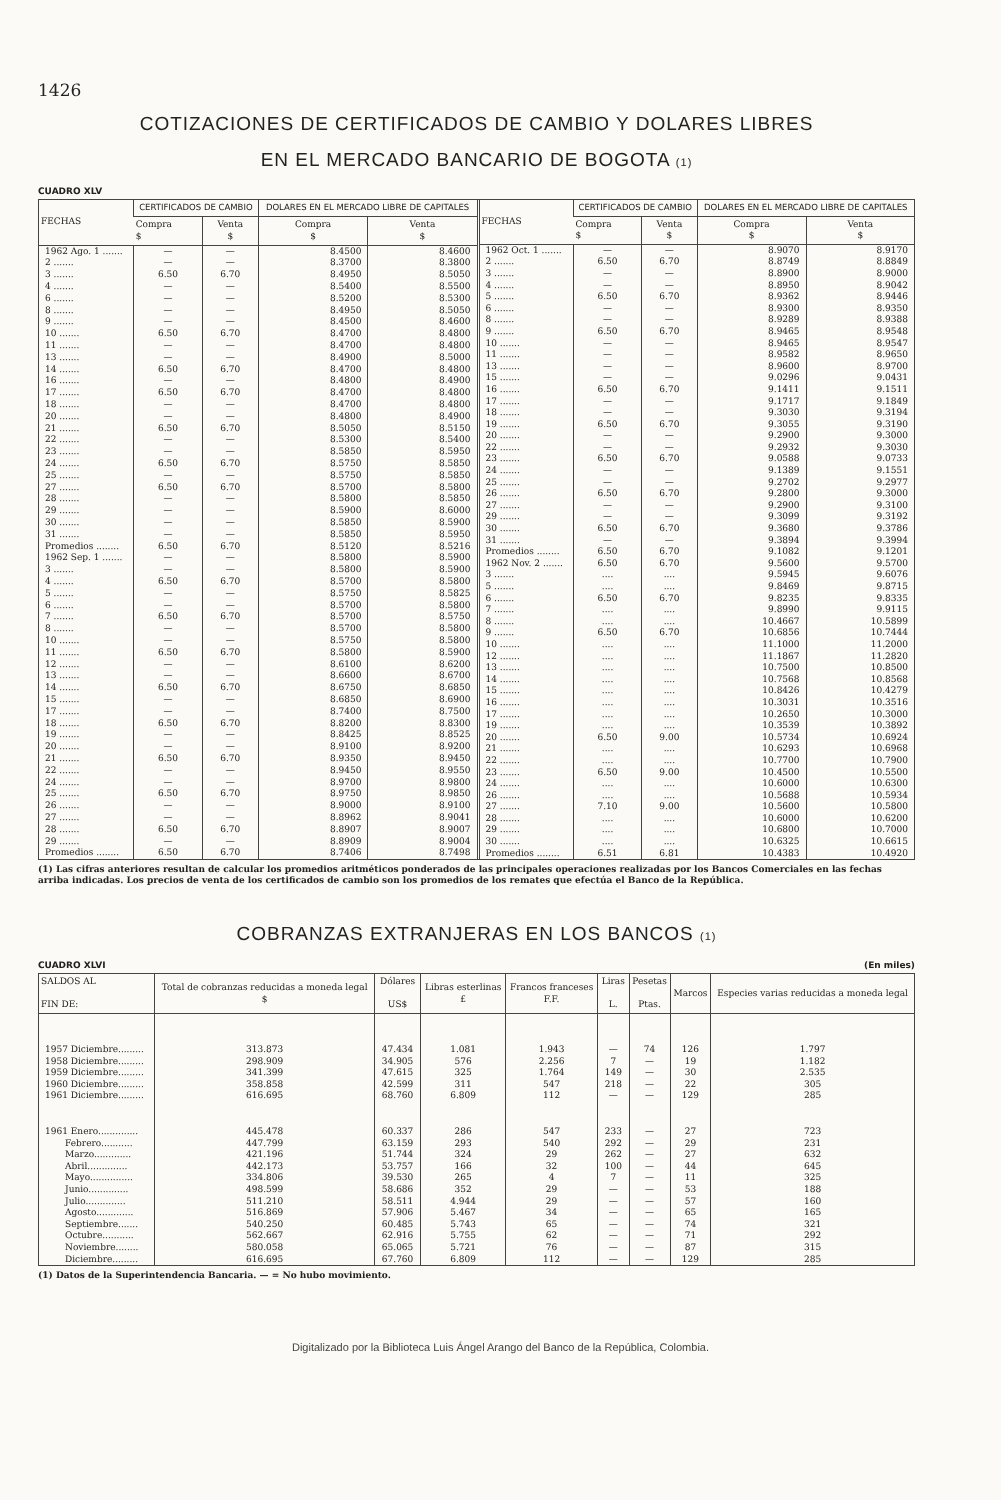1426
COTIZACIONES DE CERTIFICADOS DE CAMBIO Y DOLARES LIBRES
EN EL MERCADO BANCARIO DE BOGOTA (1)
CUADRO XLV
| FECHAS | CERTIFICADOS DE CAMBIO | | DOLARES EN EL MERCADO LIBRE DE CAPITALES | |
| --- | --- | --- | --- | --- |
| | Compra $ | Venta $ | Compra $ | Venta $ |
| 1962 Ago. 1 ....... | — | — | 8.4500 | 8.4600 |
| 2 ....... | — | — | 8.3700 | 8.3800 |
| 3 ....... | 6.50 | 6.70 | 8.4950 | 8.5050 |
| 4 ....... | — | — | 8.5400 | 8.5500 |
| 6 ....... | — | — | 8.5200 | 8.5300 |
| 8 ....... | — | — | 8.4950 | 8.5050 |
| 9 ....... | — | — | 8.4500 | 8.4600 |
| 10 ....... | 6.50 | 6.70 | 8.4700 | 8.4800 |
| 11 ....... | — | — | 8.4700 | 8.4800 |
| 13 ....... | — | — | 8.4900 | 8.5000 |
| 14 ....... | 6.50 | 6.70 | 8.4700 | 8.4800 |
| 16 ....... | — | — | 8.4800 | 8.4900 |
| 17 ....... | 6.50 | 6.70 | 8.4700 | 8.4800 |
| 18 ....... | — | — | 8.4700 | 8.4800 |
| 20 ....... | — | — | 8.4800 | 8.4900 |
| 21 ....... | 6.50 | 6.70 | 8.5050 | 8.5150 |
| 22 ....... | — | — | 8.5300 | 8.5400 |
| 23 ....... | — | — | 8.5850 | 8.5950 |
| 24 ....... | 6.50 | 6.70 | 8.5750 | 8.5850 |
| 25 ....... | — | — | 8.5750 | 8.5850 |
| 27 ....... | 6.50 | 6.70 | 8.5700 | 8.5800 |
| 28 ....... | — | — | 8.5800 | 8.5850 |
| 29 ....... | — | — | 8.5900 | 8.6000 |
| 30 ....... | — | — | 8.5850 | 8.5900 |
| 31 ....... | — | — | 8.5850 | 8.5950 |
| Promedios ........ | 6.50 | 6.70 | 8.5120 | 8.5216 |
| 1962 Sep. 1 ....... | — | — | 8.5800 | 8.5900 |
| 3 ....... | — | — | 8.5800 | 8.5900 |
| 4 ....... | 6.50 | 6.70 | 8.5700 | 8.5800 |
| 5 ....... | — | — | 8.5750 | 8.5825 |
| 6 ....... | — | — | 8.5700 | 8.5800 |
| 7 ....... | 6.50 | 6.70 | 8.5700 | 8.5750 |
| 8 ....... | — | — | 8.5700 | 8.5800 |
| 10 ....... | — | — | 8.5750 | 8.5800 |
| 11 ....... | 6.50 | 6.70 | 8.5800 | 8.5900 |
| 12 ....... | — | — | 8.6100 | 8.6200 |
| 13 ....... | — | — | 8.6600 | 8.6700 |
| 14 ....... | 6.50 | 6.70 | 8.6750 | 8.6850 |
| 15 ....... | — | — | 8.6850 | 8.6900 |
| 17 ....... | — | — | 8.7400 | 8.7500 |
| 18 ....... | 6.50 | 6.70 | 8.8200 | 8.8300 |
| 19 ....... | — | — | 8.8425 | 8.8525 |
| 20 ....... | — | — | 8.9100 | 8.9200 |
| 21 ....... | 6.50 | 6.70 | 8.9350 | 8.9450 |
| 22 ....... | — | — | 8.9450 | 8.9550 |
| 24 ....... | — | — | 8.9700 | 8.9800 |
| 25 ....... | 6.50 | 6.70 | 8.9750 | 8.9850 |
| 26 ....... | — | — | 8.9000 | 8.9100 |
| 27 ....... | — | — | 8.8962 | 8.9041 |
| 28 ....... | 6.50 | 6.70 | 8.8907 | 8.9007 |
| 29 ....... | — | — | 8.8909 | 8.9004 |
| Promedios ........ | 6.50 | 6.70 | 8.7406 | 8.7498 |
| FECHAS | CERTIFICADOS DE CAMBIO | | DOLARES EN EL MERCADO LIBRE DE CAPITALES | |
| --- | --- | --- | --- | --- |
| | Compra $ | Venta $ | Compra $ | Venta $ |
| 1962 Oct. 1 ....... | — | — | 8.9070 | 8.9170 |
| 2 ....... | 6.50 | 6.70 | 8.8749 | 8.8849 |
| 3 ....... | — | — | 8.8900 | 8.9000 |
| 4 ....... | — | — | 8.8950 | 8.9042 |
| 5 ....... | 6.50 | 6.70 | 8.9362 | 8.9446 |
| 6 ....... | — | — | 8.9300 | 8.9350 |
| 8 ....... | — | — | 8.9289 | 8.9388 |
| 9 ....... | 6.50 | 6.70 | 8.9465 | 8.9548 |
| 10 ....... | — | — | 8.9465 | 8.9547 |
| 11 ....... | — | — | 8.9582 | 8.9650 |
| 13 ....... | — | — | 8.9600 | 8.9700 |
| 15 ....... | — | — | 9.0296 | 9.0431 |
| 16 ....... | 6.50 | 6.70 | 9.1411 | 9.1511 |
| 17 ....... | — | — | 9.1717 | 9.1849 |
| 18 ....... | — | — | 9.3030 | 9.3194 |
| 19 ....... | 6.50 | 6.70 | 9.3055 | 9.3190 |
| 20 ....... | — | — | 9.2900 | 9.3000 |
| 22 ....... | — | — | 9.2932 | 9.3030 |
| 23 ....... | 6.50 | 6.70 | 9.0588 | 9.0733 |
| 24 ....... | — | — | 9.1389 | 9.1551 |
| 25 ....... | — | — | 9.2702 | 9.2977 |
| 26 ....... | 6.50 | 6.70 | 9.2800 | 9.3000 |
| 27 ....... | — | — | 9.2900 | 9.3100 |
| 29 ....... | — | — | 9.3099 | 9.3192 |
| 30 ....... | 6.50 | 6.70 | 9.3680 | 9.3786 |
| 31 ....... | — | — | 9.3894 | 9.3994 |
| Promedios ........ | 6.50 | 6.70 | 9.1082 | 9.1201 |
| 1962 Nov. 2 ....... | 6.50 | 6.70 | 9.5600 | 9.5700 |
| 3 ....... | .... | .... | 9.5945 | 9.6076 |
| 5 ....... | .... | .... | 9.8469 | 9.8715 |
| 6 ....... | 6.50 | 6.70 | 9.8235 | 9.8335 |
| 7 ....... | .... | .... | 9.8990 | 9.9115 |
| 8 ....... | .... | .... | 10.4667 | 10.5899 |
| 9 ....... | 6.50 | 6.70 | 10.6856 | 10.7444 |
| 10 ....... | .... | .... | 11.1000 | 11.2000 |
| 12 ....... | .... | .... | 11.1867 | 11.2820 |
| 13 ....... | .... | .... | 10.7500 | 10.8500 |
| 14 ....... | .... | .... | 10.7568 | 10.8568 |
| 15 ....... | .... | .... | 10.8426 | 10.4279 |
| 16 ....... | .... | .... | 10.3031 | 10.3516 |
| 17 ....... | .... | .... | 10.2650 | 10.3000 |
| 19 ....... | .... | .... | 10.3539 | 10.3892 |
| 20 ....... | 6.50 | 9.00 | 10.5734 | 10.6924 |
| 21 ....... | .... | .... | 10.6293 | 10.6968 |
| 22 ....... | .... | .... | 10.7700 | 10.7900 |
| 23 ....... | 6.50 | 9.00 | 10.4500 | 10.5500 |
| 24 ....... | .... | .... | 10.6000 | 10.6300 |
| 26 ....... | .... | .... | 10.5688 | 10.5934 |
| 27 ....... | 7.10 | 9.00 | 10.5600 | 10.5800 |
| 28 ....... | .... | .... | 10.6000 | 10.6200 |
| 29 ....... | .... | .... | 10.6800 | 10.7000 |
| 30 ....... | .... | .... | 10.6325 | 10.6615 |
| Promedios ........ | 6.51 | 6.81 | 10.4383 | 10.4920 |
(1) Las cifras anteriores resultan de calcular los promedios aritméticos ponderados de las principales operaciones realizadas por los Bancos Comerciales en las fechas arriba indicadas. Los precios de venta de los certificados de cambio son los promedios de los remates que efectúa el Banco de la República.
COBRANZAS EXTRANJERAS EN LOS BANCOS (1)
CUADRO XLVI (En miles)
| SALDOS AL FIN DE: | Total de cobranzas reducidas a moneda legal $ | Dólares US$ | Libras esterlinas £ | Francos franceses F.F. | Liras L. | Pesetas Ptas. | Marcos | Especies varias reducidas a moneda legal |
| --- | --- | --- | --- | --- | --- | --- | --- | --- |
| 1957 Diciembre......... | 313.873 | 47.434 | 1.081 | 1.943 | — | 74 | 126 | 1.797 |
| 1958 Diciembre......... | 298.909 | 34.905 | 576 | 2.256 | 7 | — | 19 | 1.182 |
| 1959 Diciembre......... | 341.399 | 47.615 | 325 | 1.764 | 149 | — | 30 | 2.535 |
| 1960 Diciembre......... | 358.858 | 42.599 | 311 | 547 | 218 | — | 22 | 305 |
| 1961 Diciembre......... | 616.695 | 68.760 | 6.809 | 112 | — | — | 129 | 285 |
| 1961 Enero.............. | 445.478 | 60.337 | 286 | 547 | 233 | — | 27 | 723 |
| Febrero........... | 447.799 | 63.159 | 293 | 540 | 292 | — | 29 | 231 |
| Marzo............. | 421.196 | 51.744 | 324 | 29 | 262 | — | 27 | 632 |
| Abril.............. | 442.173 | 53.757 | 166 | 32 | 100 | — | 44 | 645 |
| Mayo............... | 334.806 | 39.530 | 265 | 4 | 7 | — | 11 | 325 |
| Junio.............. | 498.599 | 58.686 | 352 | 29 | — | — | 53 | 188 |
| Julio.............. | 511.210 | 58.511 | 4.944 | 29 | — | — | 57 | 160 |
| Agosto............. | 516.869 | 57.906 | 5.467 | 34 | — | — | 65 | 165 |
| Septiembre....... | 540.250 | 60.485 | 5.743 | 65 | — | — | 74 | 321 |
| Octubre........... | 562.667 | 62.916 | 5.755 | 62 | — | — | 71 | 292 |
| Noviembre........ | 580.058 | 65.065 | 5.721 | 76 | — | — | 87 | 315 |
| Diciembre......... | 616.695 | 67.760 | 6.809 | 112 | — | — | 129 | 285 |
(1) Datos de la Superintendencia Bancaria. — = No hubo movimiento.
Digitalizado por la Biblioteca Luis Ángel Arango del Banco de la República, Colombia.